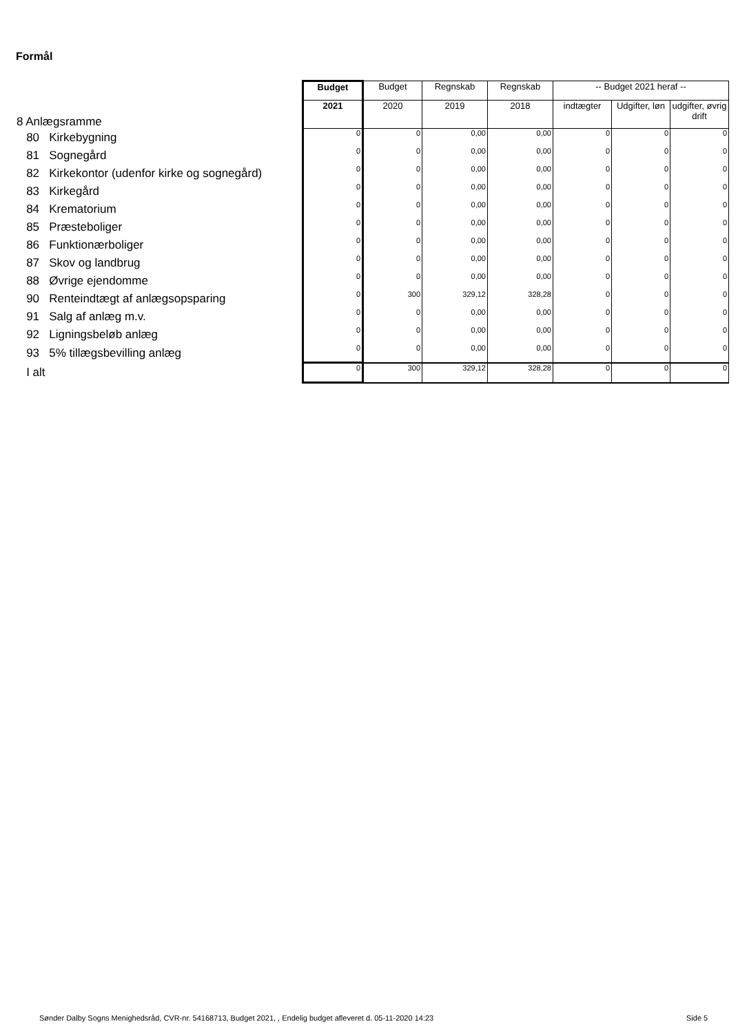Formål
| 8 Anlægsramme | Budget | Budget | Regnskab | Regnskab | -- Budget 2021 heraf -- | | |
| | 2021 | 2020 | 2019 | 2018 | indtægter | Udgifter, løn | udgifter, øvrig drift |
| 80 Kirkebygning | 0 | 0 | 0,00 | 0,00 | 0 | 0 | 0 |
| 81 Sognegård | 0 | 0 | 0,00 | 0,00 | 0 | 0 | 0 |
| 82 Kirkekontor (udenfor kirke og sognegård) | 0 | 0 | 0,00 | 0,00 | 0 | 0 | 0 |
| 83 Kirkegård | 0 | 0 | 0,00 | 0,00 | 0 | 0 | 0 |
| 84 Krematorium | 0 | 0 | 0,00 | 0,00 | 0 | 0 | 0 |
| 85 Præsteboliger | 0 | 0 | 0,00 | 0,00 | 0 | 0 | 0 |
| 86 Funktionærboliger | 0 | 0 | 0,00 | 0,00 | 0 | 0 | 0 |
| 87 Skov og landbrug | 0 | 0 | 0,00 | 0,00 | 0 | 0 | 0 |
| 88 Øvrige ejendomme | 0 | 0 | 0,00 | 0,00 | 0 | 0 | 0 |
| 90 Renteindtægt af anlægsopsparing | 0 | 300 | 329,12 | 328,28 | 0 | 0 | 0 |
| 91 Salg af anlæg m.v. | 0 | 0 | 0,00 | 0,00 | 0 | 0 | 0 |
| 92 Ligningsbeløb anlæg | 0 | 0 | 0,00 | 0,00 | 0 | 0 | 0 |
| 93 5% tillægsbevilling anlæg | 0 | 0 | 0,00 | 0,00 | 0 | 0 | 0 |
| I alt | 0 | 300 | 329,12 | 328,28 | 0 | 0 | 0 |
Sønder Dalby Sogns Menighedsråd, CVR-nr. 54168713, Budget 2021, , Endelig budget afleveret d. 05-11-2020 14:23
Side 5